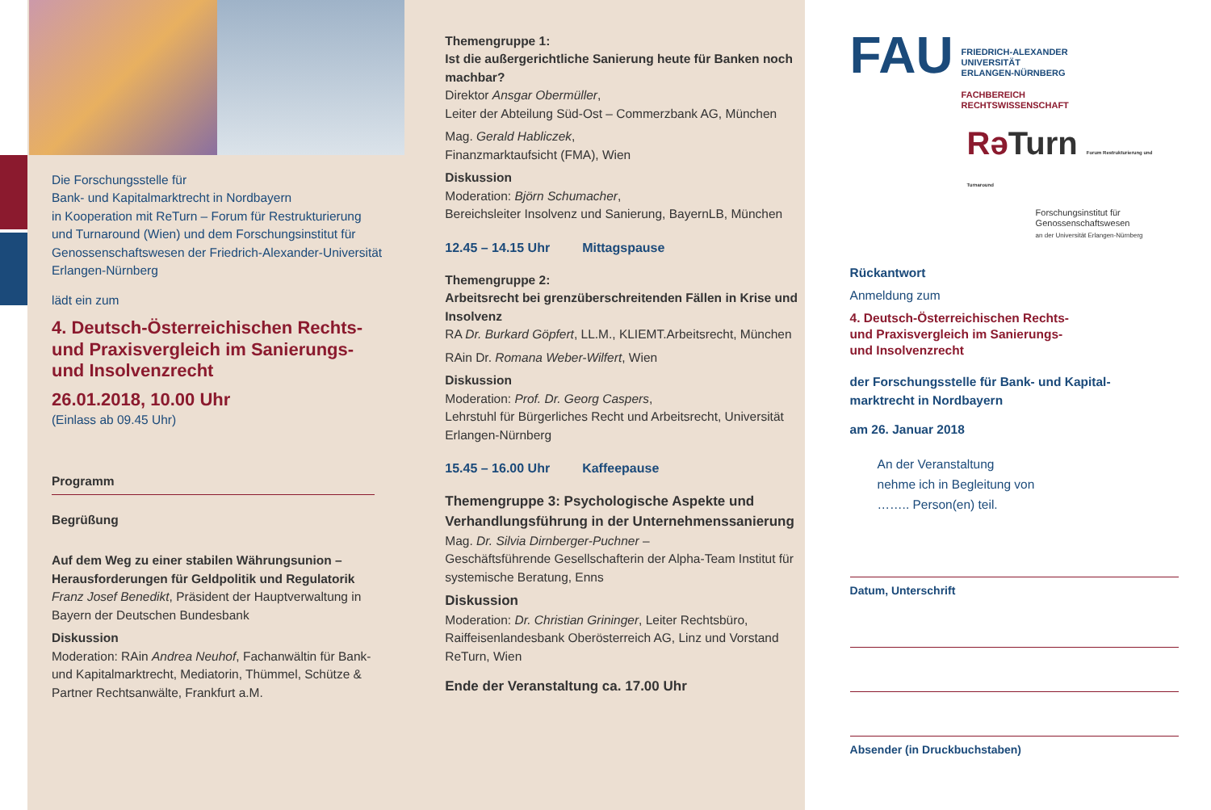Die Forschungsstelle für
Bank- und Kapitalmarktrecht in Nordbayern
in Kooperation mit ReTurn – Forum für Restrukturierung und Turnaround (Wien) und dem Forschungsinstitut für Genossenschaftswesen der Friedrich-Alexander-Universität Erlangen-Nürnberg
lädt ein zum
4. Deutsch-Österreichischen Rechts- und Praxisvergleich im Sanierungs- und Insolvenzrecht
26.01.2018, 10.00 Uhr
(Einlass ab 09.45 Uhr)
Programm
Begrüßung
Auf dem Weg zu einer stabilen Währungsunion – Herausforderungen für Geldpolitik und Regulatorik
Franz Josef Benedikt, Präsident der Hauptverwaltung in Bayern der Deutschen Bundesbank
Diskussion
Moderation: RAin Andrea Neuhof, Fachanwältin für Bank- und Kapitalmarktrecht, Mediatorin, Thümmel, Schütze & Partner Rechtsanwälte, Frankfurt a.M.
Themengruppe 1:
Ist die außergerichtliche Sanierung heute für Banken noch machbar?
Direktor Ansgar Obermüller,
Leiter der Abteilung Süd-Ost – Commerzbank AG, München
Mag. Gerald Habliczek,
Finanzmarktaufsicht (FMA), Wien
Diskussion
Moderation: Björn Schumacher,
Bereichsleiter Insolvenz und Sanierung, BayernLB, München
12.45 – 14.15 Uhr Mittagspause
Themengruppe 2:
Arbeitsrecht bei grenzüberschreitenden Fällen in Krise und Insolvenz
RA Dr. Burkard Göpfert, LL.M., KLIEMT.Arbeitsrecht, München
RAin Dr. Romana Weber-Wilfert, Wien
Diskussion
Moderation: Prof. Dr. Georg Caspers,
Lehrstuhl für Bürgerliches Recht und Arbeitsrecht, Universität Erlangen-Nürnberg
15.45 – 16.00 Uhr Kaffeepause
Themengruppe 3: Psychologische Aspekte und Verhandlungsführung in der Unternehmenssanierung
Mag. Dr. Silvia Dirnberger-Puchner –
Geschäftsführende Gesellschafterin der Alpha-Team Institut für systemische Beratung, Enns
Diskussion
Moderation: Dr. Christian Grininger, Leiter Rechtsbüro, Raiffeisenlandesbank Oberösterreich AG, Linz und Vorstand ReTurn, Wien
Ende der Veranstaltung ca. 17.00 Uhr
FAU
FRIEDRICH-ALEXANDER
UNIVERSITÄT
ERLANGEN-NÜRNBERG
FACHBEREICH
RECHTSWISSENSCHAFT
Rə Turn Forum Restrukturierung und Turnaround
Forschungsinstitut für
Genossenschaftswesen
an der Universität Erlangen-Nürnberg
Rückantwort
Anmeldung zum
4. Deutsch-Österreichischen Rechts-
und Praxisvergleich im Sanierungs-
und Insolvenzrecht
der Forschungsstelle für Bank- und Kapital-
marktrecht in Nordbayern
am 26. Januar 2018
An der Veranstaltung
nehme ich in Begleitung von
…….. Person(en) teil.
Datum, Unterschrift
Absender (in Druckbuchstaben)